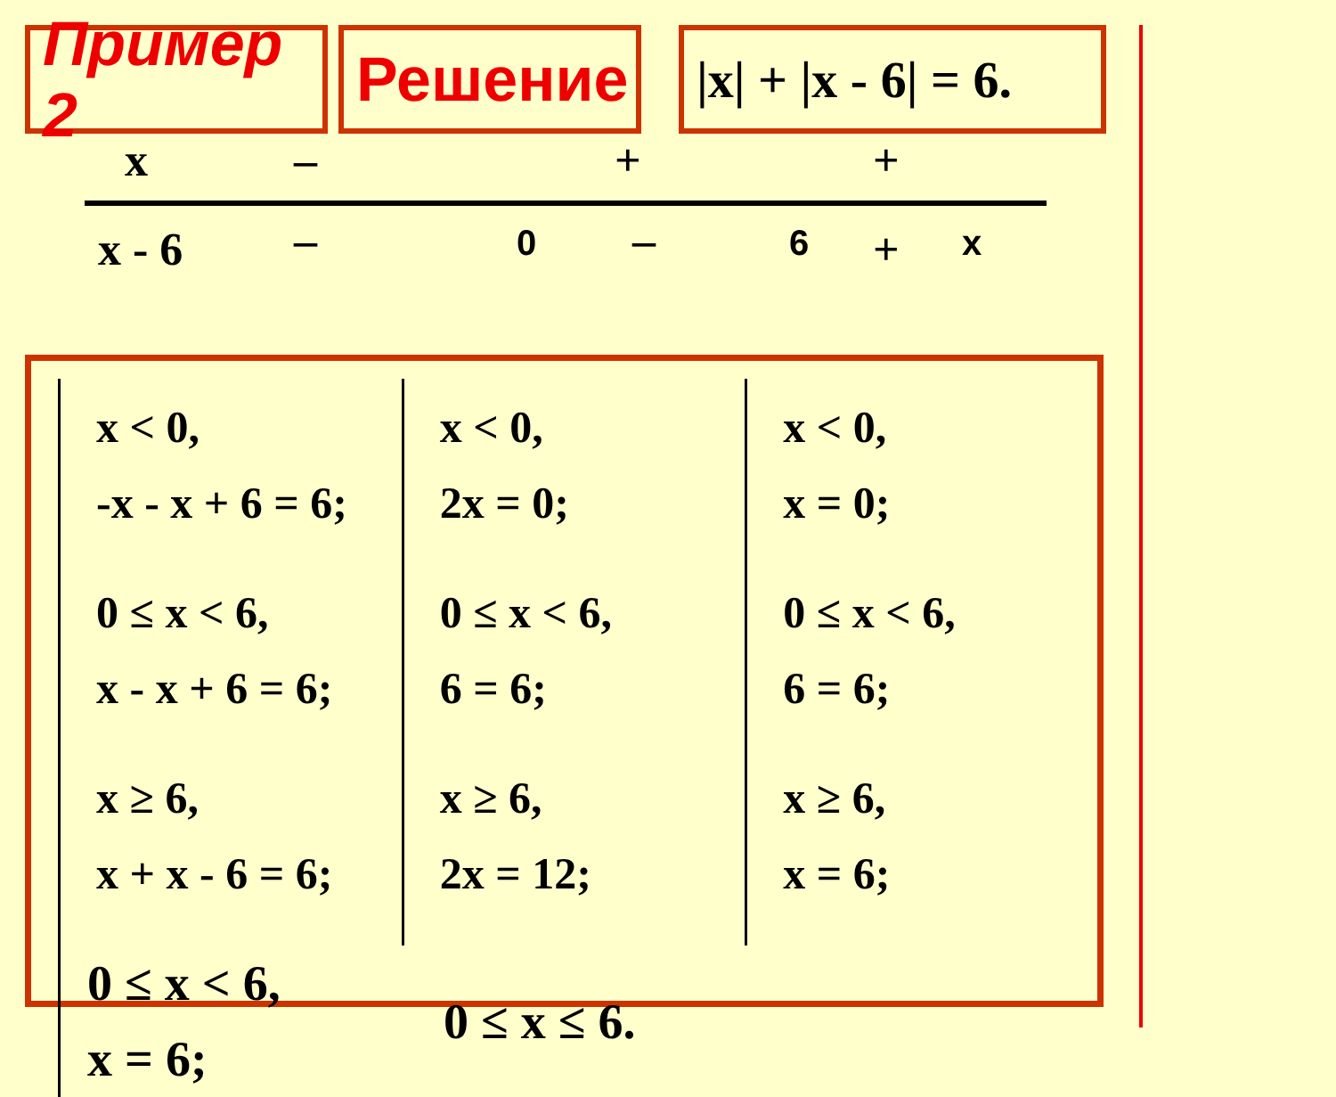Пример 2 Решение
|x| + |x - 6| = 6.
x – + +
x - 6 – 0 – 6 + x
x < 0,
-x - x + 6 = 6;
0 ≤ x < 6,
x - x + 6 = 6;
x ≥ 6,
x + x - 6 = 6;
x < 0,
2x = 0;
0 ≤ x < 6,
6 = 6;
x ≥ 6,
2x = 12;
x < 0,
x = 0;
0 ≤ x < 6,
6 = 6;
x ≥ 6,
x = 6;
0 ≤ x < 6,
x = 6;
0 ≤ x ≤ 6.